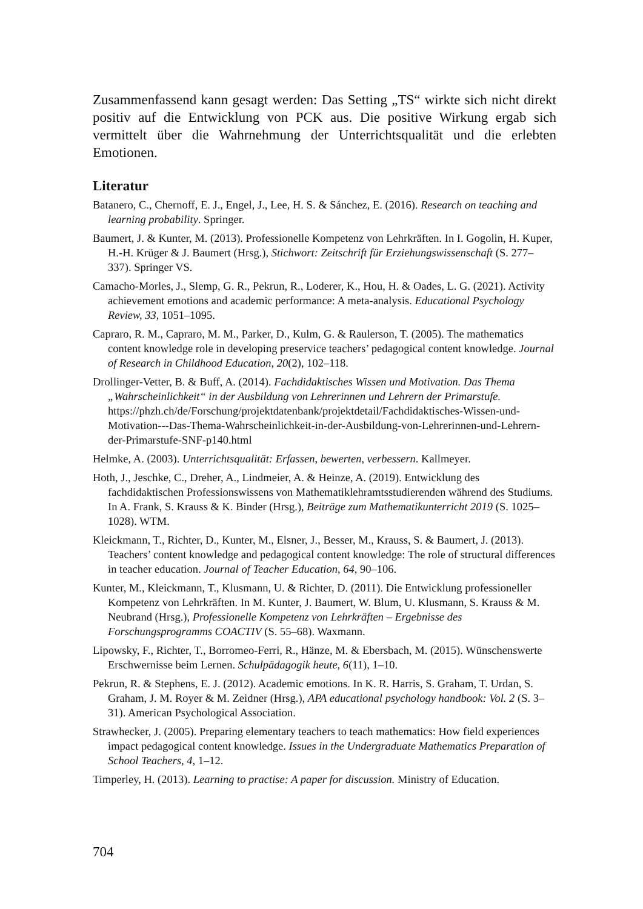Zusammenfassend kann gesagt werden: Das Setting „TS“ wirkte sich nicht direkt positiv auf die Entwicklung von PCK aus. Die positive Wirkung ergab sich vermittelt über die Wahrnehmung der Unterrichtsqualität und die erleb­ten Emotionen.
Literatur
Batanero, C., Chernoff, E. J., Engel, J., Lee, H. S. & Sánchez, E. (2016). Research on teaching and learning probability. Springer.
Baumert, J. & Kunter, M. (2013). Professionelle Kompetenz von Lehrkräften. In I. Go­golin, H. Kuper, H.-H. Krüger & J. Baumert (Hrsg.), Stichwort: Zeitschrift für Erzie­hungswissenschaft (S. 277–337). Springer VS.
Camacho-Morles, J., Slemp, G. R., Pekrun, R., Loderer, K., Hou, H. & Oades, L. G. (2021). Activity achievement emotions and academic performance: A meta-analysis. Educational Psychology Review, 33, 1051–1095.
Capraro, R. M., Capraro, M. M., Parker, D., Kulm, G. & Raulerson, T. (2005). The ma­thematics content knowledge role in developing preservice teachers’ pedagogical content knowledge. Journal of Research in Childhood Education, 20(2), 102–118.
Drollinger-Vetter, B. & Buff, A. (2014). Fachdidaktisches Wissen und Motivation. Das Thema „Wahrscheinlichkeit“ in der Ausbildung von Lehrerinnen und Lehrern der Primarstufe. https://phzh.ch/de/Forschung/projektdatenbank/projektdetail/Fachdidak­tisches-Wissen-und-Motivation---Das-Thema-Wahrscheinlichkeit-in-der-Ausbil­dung-von-Lehrerinnen-und-Lehrern-der-Primarstufe-SNF-p140.html
Helmke, A. (2003). Unterrichtsqualität: Erfassen, bewerten, verbessern. Kallmeyer.
Hoth, J., Jeschke, C., Dreher, A., Lindmeier, A. & Heinze, A. (2019). Entwicklung des fachdidaktischen Professionswissens von Mathematiklehramtsstudierenden während des Studiums. In A. Frank, S. Krauss & K. Binder (Hrsg.), Beiträge zum Mathema­tikunterricht 2019 (S. 1025–1028). WTM.
Kleickmann, T., Richter, D., Kunter, M., Elsner, J., Besser, M., Krauss, S. & Baumert, J. (2013). Teachers’ content knowledge and pedagogical content knowledge: The role of structural differences in teacher education. Journal of Teacher Education, 64, 90–106.
Kunter, M., Kleickmann, T., Klusmann, U. & Richter, D. (2011). Die Entwicklung pro­fessioneller Kompetenz von Lehrkräften. In M. Kunter, J. Baumert, W. Blum, U. Klusmann, S. Krauss & M. Neubrand (Hrsg.), Professionelle Kompetenz von Lehr­kräften – Ergebnisse des Forschungsprogramms COACTIV (S. 55–68). Waxmann.
Lipowsky, F., Richter, T., Borromeo-Ferri, R., Hänze, M. & Ebersbach, M. (2015). Wünschenswerte Erschwernisse beim Lernen. Schulpädagogik heute, 6(11), 1–10.
Pekrun, R. & Stephens, E. J. (2012). Academic emotions. In K. R. Harris, S. Graham, T. Urdan, S. Graham, J. M. Royer & M. Zeidner (Hrsg.), APA educational psychology handbook: Vol. 2 (S. 3–31). American Psychological Association.
Strawhecker, J. (2005). Preparing elementary teachers to teach mathematics: How field experiences impact pedagogical content knowledge. Issues in the Undergraduate Mathematics Preparation of School Teachers, 4, 1–12.
Timperley, H. (2013). Learning to practise: A paper for discussion. Ministry of Educa­tion.
704